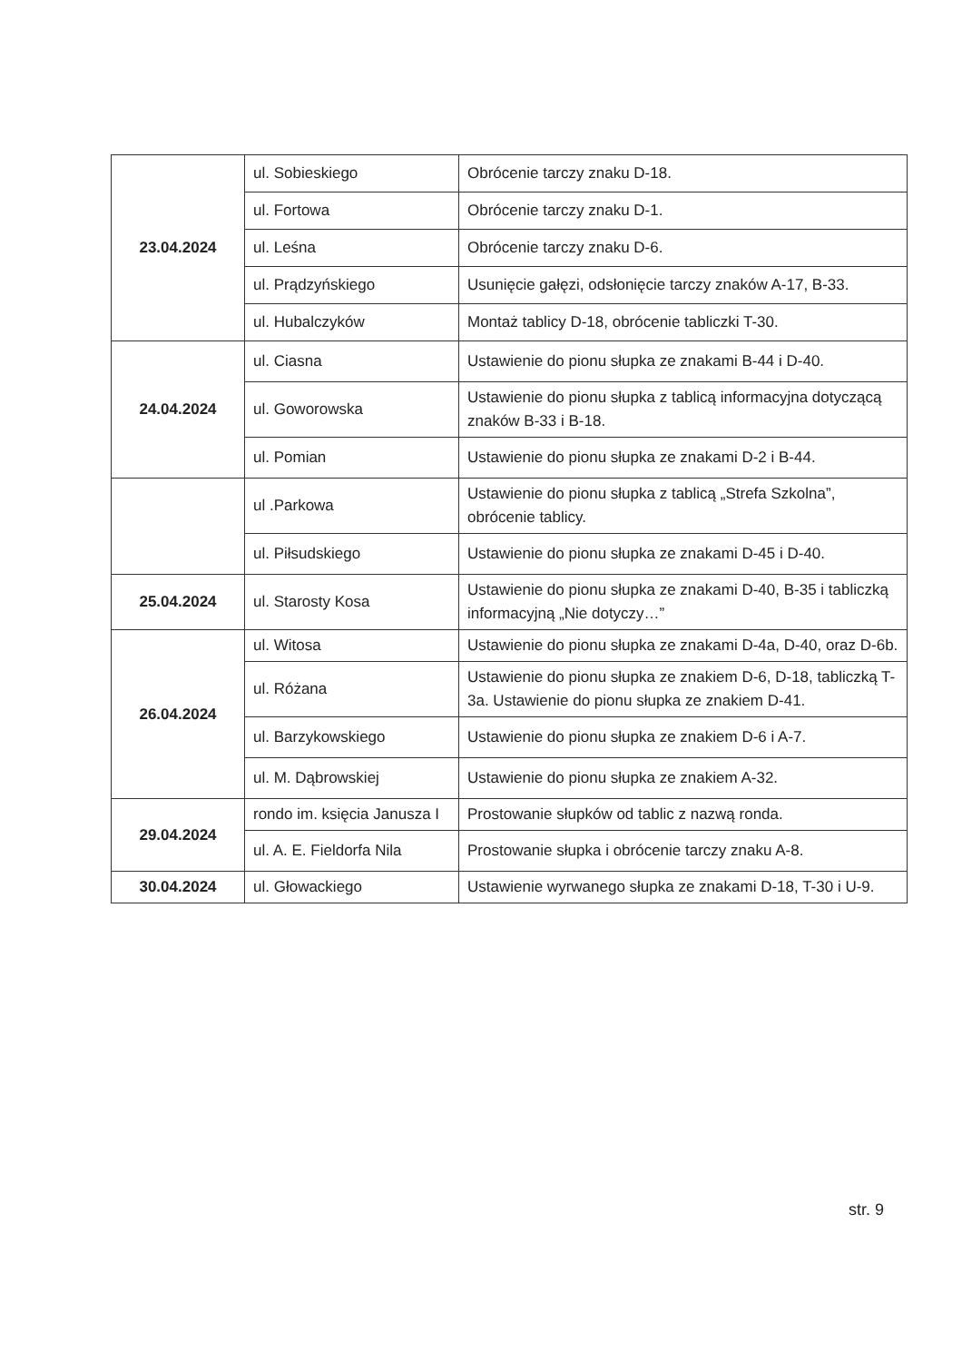| 23.04.2024 | ul. Sobieskiego | Obrócenie tarczy znaku D-18. |
| | ul. Fortowa | Obrócenie tarczy znaku D-1. |
| | ul. Leśna | Obrócenie tarczy znaku D-6. |
| | ul. Prądzyńskiego | Usunięcie gałęzi, odsłonięcie tarczy znaków A-17, B-33. |
| | ul. Hubalczyków | Montaż tablicy D-18, obrócenie tabliczki T-30. |
| 24.04.2024 | ul. Ciasna | Ustawienie do pionu słupka ze znakami B-44 i D-40. |
| | ul. Goworowska | Ustawienie do pionu słupka z tablicą informacyjna dotyczącą znaków B-33 i B-18. |
| | ul. Pomian | Ustawienie do pionu słupka ze znakami D-2 i B-44. |
| | ul .Parkowa | Ustawienie do pionu słupka z tablicą „Strefa Szkolna”, obrócenie tablicy. |
| | ul. Piłsudskiego | Ustawienie do pionu słupka ze znakami D-45 i D-40. |
| 25.04.2024 | ul. Starosty Kosa | Ustawienie do pionu słupka ze znakami D-40, B-35 i tabliczką informacyjną „Nie dotyczy…” |
| 26.04.2024 | ul. Witosa | Ustawienie do pionu słupka ze znakami D-4a, D-40, oraz D-6b. |
| | ul. Różana | Ustawienie do pionu słupka ze znakiem D-6, D-18, tabliczką T-3a. Ustawienie do pionu słupka ze znakiem D-41. |
| | ul. Barzykowskiego | Ustawienie do pionu słupka ze znakiem D-6 i A-7. |
| | ul. M. Dąbrowskiej | Ustawienie do pionu słupka ze znakiem A-32. |
| 29.04.2024 | rondo im. księcia Janusza I | Prostowanie słupków od tablic z nazwą ronda. |
| | ul. A. E. Fieldorfa Nila | Prostowanie słupka i obrócenie tarczy znaku A-8. |
| 30.04.2024 | ul. Głowackiego | Ustawienie wyrwanego słupka ze znakami D-18, T-30 i U-9. |
str. 9